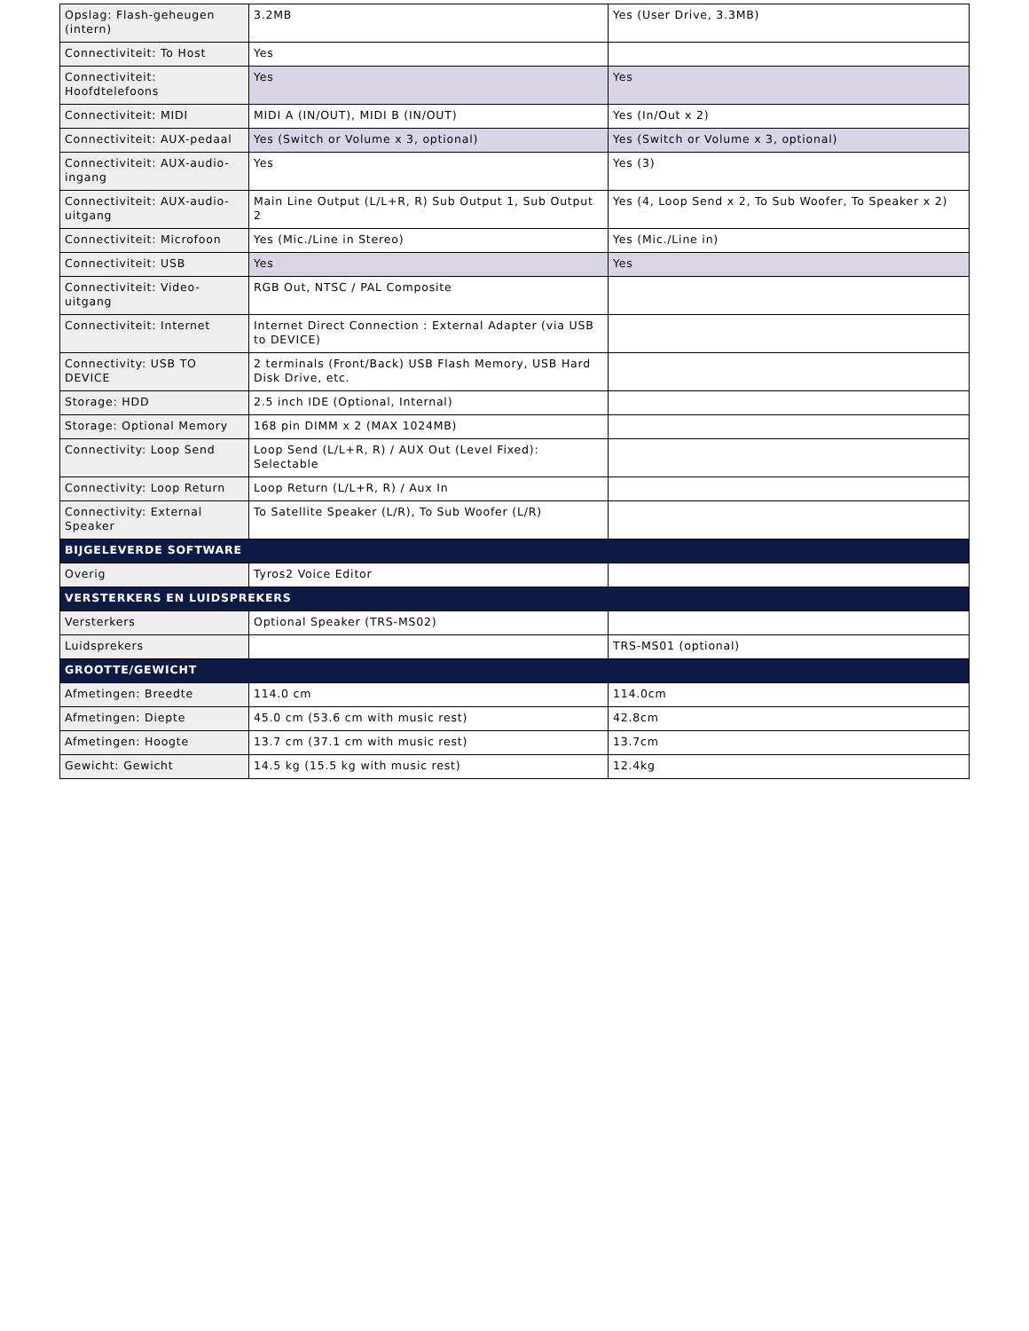| Opslag: Flash-geheugen (intern) | 3.2MB | Yes (User Drive, 3.3MB) |
| Connectiviteit: To Host | Yes | |
| Connectiviteit: Hoofdtelefoons | Yes | Yes |
| Connectiviteit: MIDI | MIDI A (IN/OUT), MIDI B (IN/OUT) | Yes (In/Out x 2) |
| Connectiviteit: AUX-pedaal | Yes (Switch or Volume x 3, optional) | Yes (Switch or Volume x 3, optional) |
| Connectiviteit: AUX-audio-ingang | Yes | Yes (3) |
| Connectiviteit: AUX-audio-uitgang | Main Line Output (L/L+R, R) Sub Output 1, Sub Output 2 | Yes (4, Loop Send x 2, To Sub Woofer, To Speaker x 2) |
| Connectiviteit: Microfoon | Yes (Mic./Line in Stereo) | Yes (Mic./Line in) |
| Connectiviteit: USB | Yes | Yes |
| Connectiviteit: Video-uitgang | RGB Out, NTSC / PAL Composite | |
| Connectiviteit: Internet | Internet Direct Connection : External Adapter (via USB to DEVICE) | |
| Connectivity: USB TO DEVICE | 2 terminals (Front/Back) USB Flash Memory, USB Hard Disk Drive, etc. | |
| Storage: HDD | 2.5 inch IDE (Optional, Internal) | |
| Storage: Optional Memory | 168 pin DIMM x 2 (MAX 1024MB) | |
| Connectivity: Loop Send | Loop Send (L/L+R, R) / AUX Out (Level Fixed): Selectable | |
| Connectivity: Loop Return | Loop Return (L/L+R, R) / Aux In | |
| Connectivity: External Speaker | To Satellite Speaker (L/R), To Sub Woofer (L/R) | |
| BIJGELEVERDE SOFTWARE | | |
| Overig | Tyros2 Voice Editor | |
| VERSTERKERS EN LUIDSPREKERS | | |
| Versterkers | Optional Speaker (TRS-MS02) | |
| Luidsprekers | | TRS-MS01 (optional) |
| GROOTTE/GEWICHT | | |
| Afmetingen: Breedte | 114.0 cm | 114.0cm |
| Afmetingen: Diepte | 45.0 cm (53.6 cm with music rest) | 42.8cm |
| Afmetingen: Hoogte | 13.7 cm (37.1 cm with music rest) | 13.7cm |
| Gewicht: Gewicht | 14.5 kg (15.5 kg with music rest) | 12.4kg |